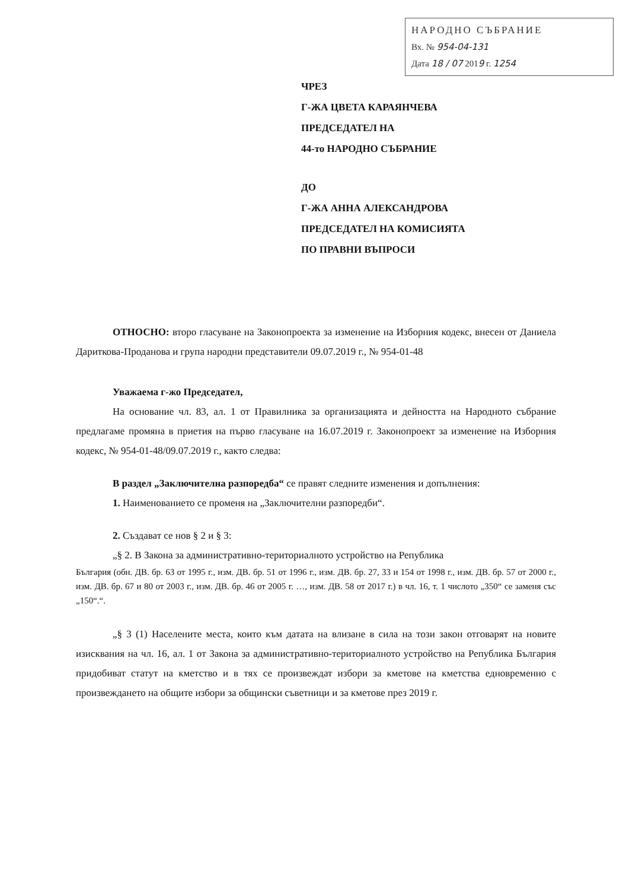НАРОДНО СЪБРАНИЕ
Вх. № 954-04-131
Дата 18 / 07 2019 г. 1254
ЧРЕЗ
Г-ЖА ЦВЕТА КАРАЯНЧЕВА
ПРЕДСЕДАТЕЛ НА
44-то НАРОДНО СЪБРАНИЕ
ДО
Г-ЖА АННА АЛЕКСАНДРОВА
ПРЕДСЕДАТЕЛ НА КОМИСИЯТА
ПО ПРАВНИ ВЪПРОСИ
ОТНОСНО: второ гласуване на Законопроекта за изменение на Изборния кодекс, внесен от Даниела Дариткова-Проданова и група народни представители 09.07.2019 г., № 954-01-48
Уважаема г-жо Председател,
На основание чл. 83, ал. 1 от Правилника за организацията и дейността на Народното събрание предлагаме промяна в приетия на първо гласуване на 16.07.2019 г. Законопроект за изменение на Изборния кодекс, № 954-01-48/09.07.2019 г., както следва:
В раздел „Заключителна разпоредба“ се правят следните изменения и допълнения:
1. Наименованието се променя на „Заключителни разпоредби“.
2. Създават се нов § 2 и § 3:
„§ 2. В Закона за административно-териториалното устройство на Република
България (обн. ДВ. бр. 63 от 1995 г., изм. ДВ. бр. 51 от 1996 г., изм. ДВ. бр. 27, 33 и 154 от 1998 г., изм. ДВ. бр. 57 от 2000 г., изм. ДВ. бр. 67 и 80 от 2003 г., изм. ДВ. бр. 46 от 2005 г. …, изм. ДВ. 58 от 2017 г.) в чл. 16, т. 1 числото „350“ се заменя със „150“.“.
„§ 3 (1) Населените места, които към датата на влизане в сила на този закон отговарят на новите изисквания на чл. 16, ал. 1 от Закона за административно-териториалното устройство на Република България придобиват статут на кметство и в тях се произвеждат избори за кметове на кметства едновременно с произвеждането на общите избори за общински съветници и за кметове през 2019 г.